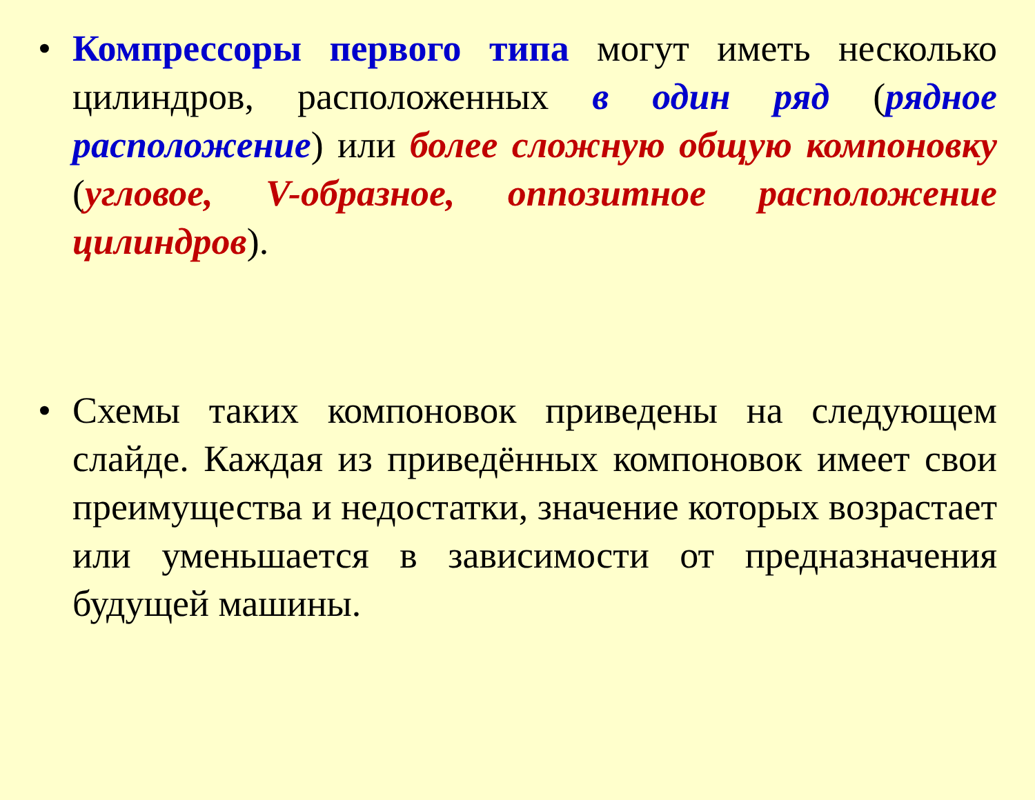• Компрессоры первого типа могут иметь несколько цилиндров, расположенных в один ряд (рядное расположение) или более сложную общую компоновку (угловое, V-образное, оппозитное расположение цилиндров).
• Схемы таких компоновок приведены на следующем слайде. Каждая из приведённых компоновок имеет свои преимущества и недостатки, значение которых возрастает или уменьшается в зависимости от предназначения будущей машины.